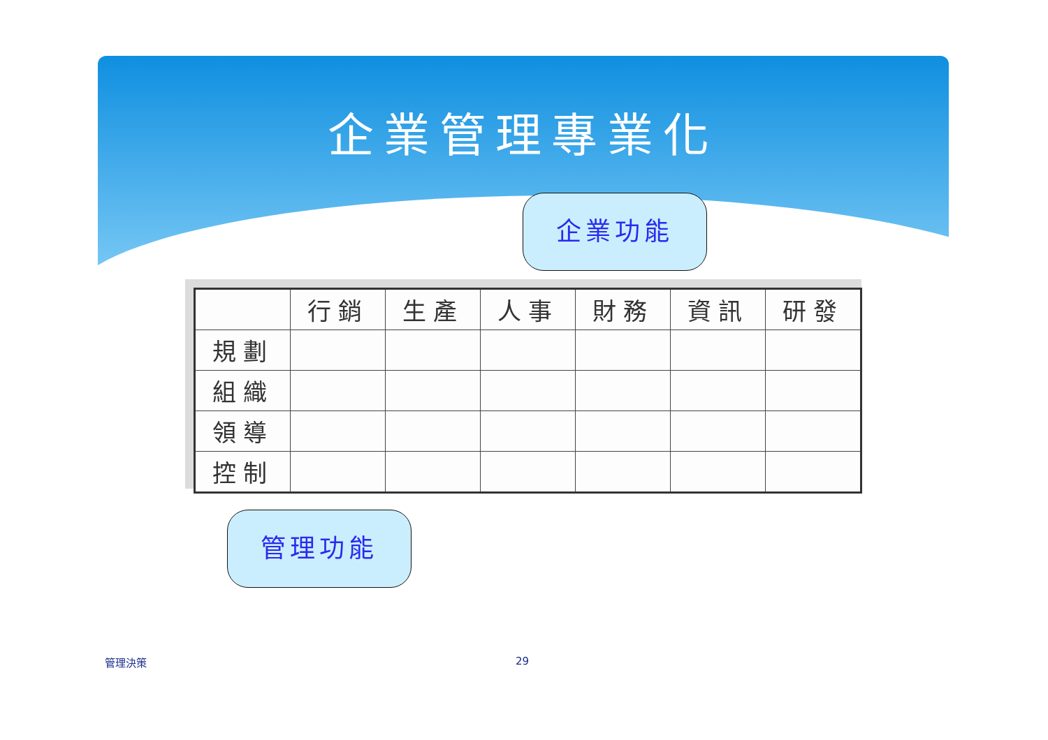企業管理專業化
| | 行銷 | 生產 | 人事 | 財務 | 資訊 | 研發 |
| --- | --- | --- | --- | --- | --- | --- |
| 規劃 | | | | | | |
| 組織 | | | | | | |
| 領導 | | | | | | |
| 控制 | | | | | | |
企業功能
管理功能
管理決策 29